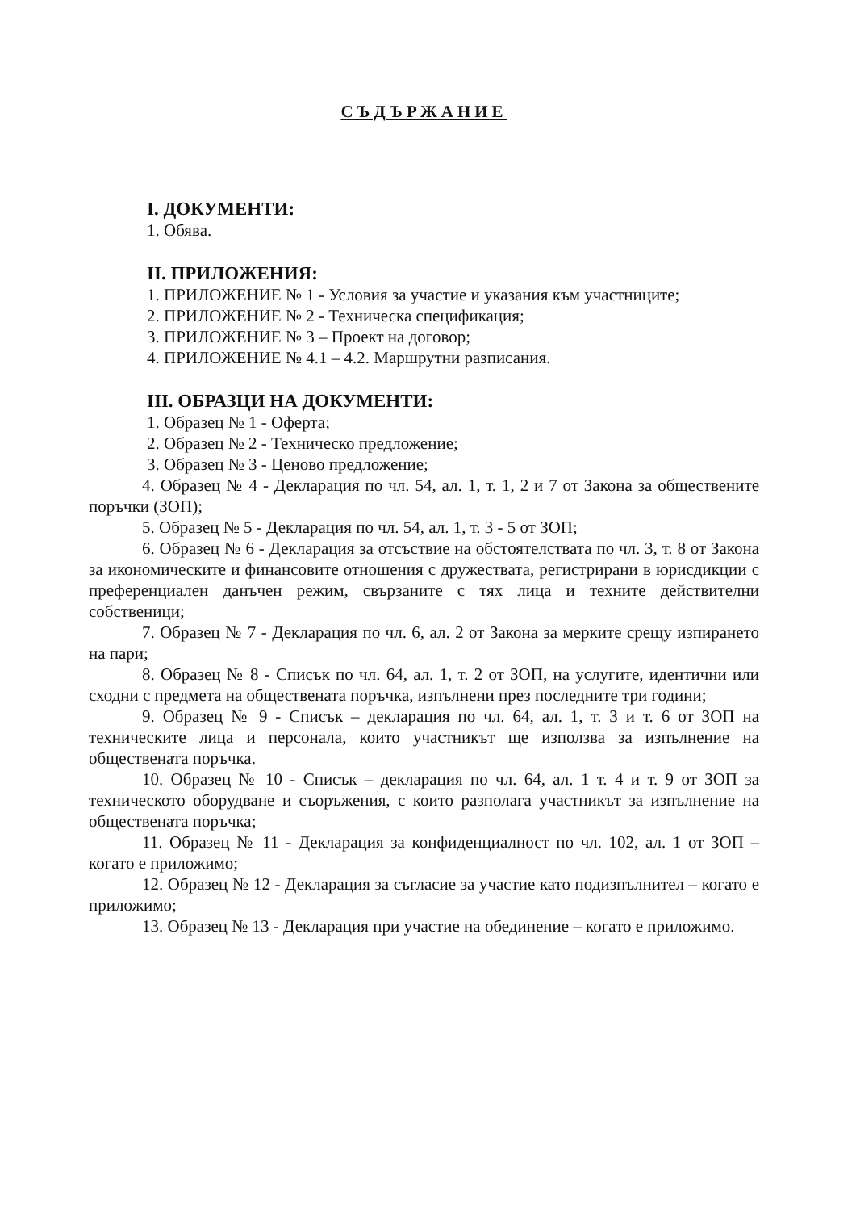СЪДЪРЖАНИЕ
I. ДОКУМЕНТИ:
1. Обява.
II. ПРИЛОЖЕНИЯ:
1. ПРИЛОЖЕНИЕ № 1 - Условия за участие и указания към участниците;
2. ПРИЛОЖЕНИЕ № 2 - Техническа спецификация;
3. ПРИЛОЖЕНИЕ № 3 – Проект на договор;
4. ПРИЛОЖЕНИЕ № 4.1 – 4.2. Маршрутни разписания.
III. ОБРАЗЦИ НА ДОКУМЕНТИ:
1. Образец № 1 - Оферта;
2. Образец № 2 - Техническо предложение;
3. Образец № 3 - Ценово предложение;
4. Образец № 4 - Декларация по чл. 54, ал. 1, т. 1, 2 и 7 от Закона за обществените поръчки (ЗОП);
5. Образец № 5 - Декларация по чл. 54, ал. 1, т. 3 - 5 от ЗОП;
6. Образец № 6 - Декларация за отсъствие на обстоятелствата по чл. 3, т. 8 от Закона за икономическите и финансовите отношения с дружествата, регистрирани в юрисдикции с преференциален данъчен режим, свързаните с тях лица и техните действителни собственици;
7. Образец № 7 - Декларация по чл. 6, ал. 2 от Закона за мерките срещу изпирането на пари;
8. Образец № 8 - Списък по чл. 64, ал. 1, т. 2 от ЗОП, на услугите, идентични или сходни с предмета на обществената поръчка, изпълнени през последните три години;
9. Образец № 9 - Списък – декларация по чл. 64, ал. 1, т. 3 и т. 6 от ЗОП на техническите лица и персонала, които участникът ще използва за изпълнение на обществената поръчка.
10. Образец № 10 - Списък – декларация по чл. 64, ал. 1 т. 4 и т. 9 от ЗОП за техническото оборудване и съоръжения, с които разполага участникът за изпълнение на обществената поръчка;
11. Образец № 11 - Декларация за конфиденциалност по чл. 102, ал. 1 от ЗОП – когато е приложимо;
12. Образец № 12 - Декларация за съгласие за участие като подизпълнител – когато е приложимо;
13. Образец № 13 - Декларация при участие на обединение – когато е приложимо.